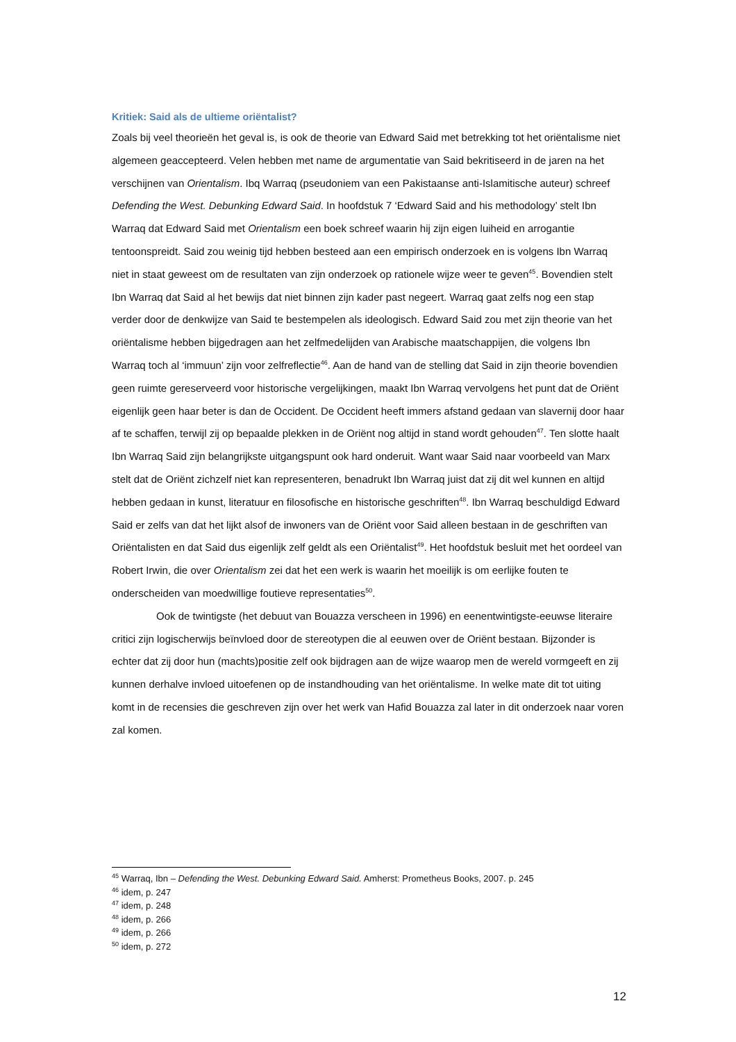Kritiek: Said als de ultieme oriëntalist?
Zoals bij veel theorieën het geval is, is ook de theorie van Edward Said met betrekking tot het oriëntalisme niet algemeen geaccepteerd. Velen hebben met name de argumentatie van Said bekritiseerd in de jaren na het verschijnen van Orientalism. Ibq Warraq (pseudoniem van een Pakistaanse anti-Islamitische auteur) schreef Defending the West. Debunking Edward Said. In hoofdstuk 7 ‘Edward Said and his methodology’ stelt Ibn Warraq dat Edward Said met Orientalism een boek schreef waarin hij zijn eigen luiheid en arrogantie tentoonspreidt. Said zou weinig tijd hebben besteed aan een empirisch onderzoek en is volgens Ibn Warraq niet in staat geweest om de resultaten van zijn onderzoek op rationele wijze weer te geven<sup>45</sup>. Bovendien stelt Ibn Warraq dat Said al het bewijs dat niet binnen zijn kader past negeert. Warraq gaat zelfs nog een stap verder door de denkwijze van Said te bestempelen als ideologisch. Edward Said zou met zijn theorie van het oriëntalisme hebben bijgedragen aan het zelfmedelijden van Arabische maatschappijen, die volgens Ibn Warraq toch al ‘immuun’ zijn voor zelfreflectie<sup>46</sup>. Aan de hand van de stelling dat Said in zijn theorie bovendien geen ruimte gereserveerd voor historische vergelijkingen, maakt Ibn Warraq vervolgens het punt dat de Oriënt eigenlijk geen haar beter is dan de Occident. De Occident heeft immers afstand gedaan van slavernij door haar af te schaffen, terwijl zij op bepaalde plekken in de Oriënt nog altijd in stand wordt gehouden<sup>47</sup>. Ten slotte haalt Ibn Warraq Said zijn belangrijkste uitgangspunt ook hard onderuit. Want waar Said naar voorbeeld van Marx stelt dat de Oriënt zichzelf niet kan representeren, benadrukt Ibn Warraq juist dat zij dit wel kunnen en altijd hebben gedaan in kunst, literatuur en filosofische en historische geschriften<sup>48</sup>. Ibn Warraq beschuldigd Edward Said er zelfs van dat het lijkt alsof de inwoners van de Oriënt voor Said alleen bestaan in de geschriften van Oriëntalisten en dat Said dus eigenlijk zelf geldt als een Oriëntalist<sup>49</sup>. Het hoofdstuk besluit met het oordeel van Robert Irwin, die over Orientalism zei dat het een werk is waarin het moeilijk is om eerlijke fouten te onderscheiden van moedwillige foutieve representaties<sup>50</sup>.
Ook de twintigste (het debuut van Bouazza verscheen in 1996) en eenentwintigste-eeuwse literaire critici zijn logischerwijs beïnvloed door de stereotypen die al eeuwen over de Oriënt bestaan. Bijzonder is echter dat zij door hun (machts)positie zelf ook bijdragen aan de wijze waarop men de wereld vormgeeft en zij kunnen derhalve invloed uitoefenen op de instandhouding van het oriëntalisme. In welke mate dit tot uiting komt in de recensies die geschreven zijn over het werk van Hafid Bouazza zal later in dit onderzoek naar voren zal komen.
<sup>45</sup> Warraq, Ibn – Defending the West. Debunking Edward Said. Amherst: Prometheus Books, 2007. p. 245
<sup>46</sup> idem, p. 247
<sup>47</sup> idem, p. 248
<sup>48</sup> idem, p. 266
<sup>49</sup> idem, p. 266
<sup>50</sup> idem, p. 272
12